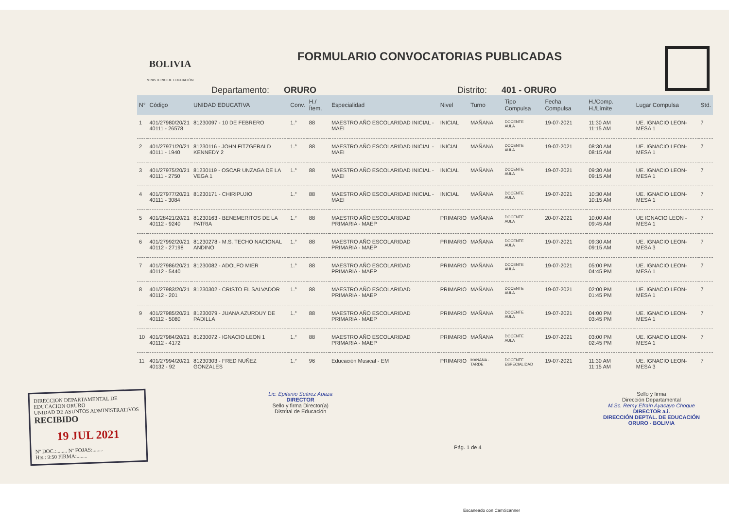BOLIVIA
MINISTERIO DE EDUCACIÓN
FORMULARIO CONVOCATORIAS PUBLICADAS
Departamento: ORURO Distrito: 401 - ORURO
| N° | Código | UNIDAD EDUCATIVA | Conv. | H./Ítem. | Especialidad | Nivel | Turno | Tipo Compulsa | Fecha Compulsa | H./Comp. H./Límite | Lugar Compulsa | Std. |
| --- | --- | --- | --- | --- | --- | --- | --- | --- | --- | --- | --- | --- |
| 1 | 401/27980/20/21 40111 - 26578 | 81230097 - 10 DE FEBRERO | 1.° | 88 | MAESTRO AÑO ESCOLARIDAD INICIAL - MAEI | INICIAL | MAÑANA | DOCENTE AULA | 19-07-2021 | 11:30 AM 11:15 AM | UE. IGNACIO LEON-MESA 1 | 7 |
| 2 | 401/27971/20/21 40111 - 1940 | 81230116 - JOHN FITZGERALD KENNEDY 2 | 1.° | 88 | MAESTRO AÑO ESCOLARIDAD INICIAL - MAEI | INICIAL | MAÑANA | DOCENTE AULA | 19-07-2021 | 08:30 AM 08:15 AM | UE. IGNACIO LEON-MESA 1 | 7 |
| 3 | 401/27975/20/21 40111 - 2750 | 81230119 - OSCAR UNZAGA DE LA VEGA 1 | 1.° | 88 | MAESTRO AÑO ESCOLARIDAD INICIAL - MAEI | INICIAL | MAÑANA | DOCENTE AULA | 19-07-2021 | 09:30 AM 09:15 AM | UE. IGNACIO LEON-MESA 1 | 7 |
| 4 | 401/27977/20/21 40111 - 3084 | 81230171 - CHIRIPUJIO | 1.° | 88 | MAESTRO AÑO ESCOLARIDAD INICIAL - MAEI | INICIAL | MAÑANA | DOCENTE AULA | 19-07-2021 | 10:30 AM 10:15 AM | UE. IGNACIO LEON-MESA 1 | 7 |
| 5 | 401/28421/20/21 40112 - 9240 | 81230163 - BENEMERITOS DE LA PATRIA | 1.° | 88 | MAESTRO AÑO ESCOLARIDAD PRIMARIA - MAEP | PRIMARIO | MAÑANA | DOCENTE AULA | 20-07-2021 | 10:00 AM 09:45 AM | UE IGNACIO LEON - MESA 1 | 7 |
| 6 | 401/27992/20/21 40112 - 27198 | 81230278 - M.S. TECHO NACIONAL ANDINO | 1.° | 88 | MAESTRO AÑO ESCOLARIDAD PRIMARIA - MAEP | PRIMARIO | MAÑANA | DOCENTE AULA | 19-07-2021 | 09:30 AM 09:15 AM | UE. IGNACIO LEON-MESA 3 | 7 |
| 7 | 401/27986/20/21 40112 - 5440 | 81230082 - ADOLFO MIER | 1.° | 88 | MAESTRO AÑO ESCOLARIDAD PRIMARIA - MAEP | PRIMARIO | MAÑANA | DOCENTE AULA | 19-07-2021 | 05:00 PM 04:45 PM | UE. IGNACIO LEON-MESA 1 | 7 |
| 8 | 401/27983/20/21 40112 - 201 | 81230302 - CRISTO EL SALVADOR | 1.° | 88 | MAESTRO AÑO ESCOLARIDAD PRIMARIA - MAEP | PRIMARIO | MAÑANA | DOCENTE AULA | 19-07-2021 | 02:00 PM 01:45 PM | UE. IGNACIO LEON-MESA 1 | 7 |
| 9 | 401/27985/20/21 40112 - 5080 | 81230079 - JUANA AZURDUY DE PADILLA | 1.° | 88 | MAESTRO AÑO ESCOLARIDAD PRIMARIA - MAEP | PRIMARIO | MAÑANA | DOCENTE AULA | 19-07-2021 | 04:00 PM 03:45 PM | UE. IGNACIO LEON-MESA 1 | 7 |
| 10 | 401/27984/20/21 40112 - 4172 | 81230072 - IGNACIO LEON 1 | 1.° | 88 | MAESTRO AÑO ESCOLARIDAD PRIMARIA - MAEP | PRIMARIO | MAÑANA | DOCENTE AULA | 19-07-2021 | 03:00 PM 02:45 PM | UE. IGNACIO LEON-MESA 1 | 7 |
| 11 | 401/27994/20/21 40132 - 92 | 81230303 - FRED NUÑEZ GONZALES | 1.° | 96 | Educación Musical - EM | PRIMARIO | MAÑANA - TARDE | DOCENTE ESPECIALIDAD | 19-07-2021 | 11:30 AM 11:15 AM | UE. IGNACIO LEON-MESA 3 | 7 |
DIRECCION DEPARTAMENTAL DE EDUCACION ORURO
UNIDAD DE ASUNTOS ADMINISTRATIVOS
RECIBIDO
19 JUL 2021
Nº DOC.:........ Nº FOJAS:........
Hrs.: 9:50 FIRMA:........
Lic. Epifanio Suárez Apaza
DIRECTOR
Sello y firma Director(a)
Distrital de Educación
Pág. 1 de 4
Sello y firma
Dirección Departamental
M.Sc. Remy Efraín Ayacayo Choque
DIRECTOR a.i.
DIRECCIÓN DEPTAL. DE EDUCACIÓN
ORURO - BOLIVIA
Escaneado con CamScanner